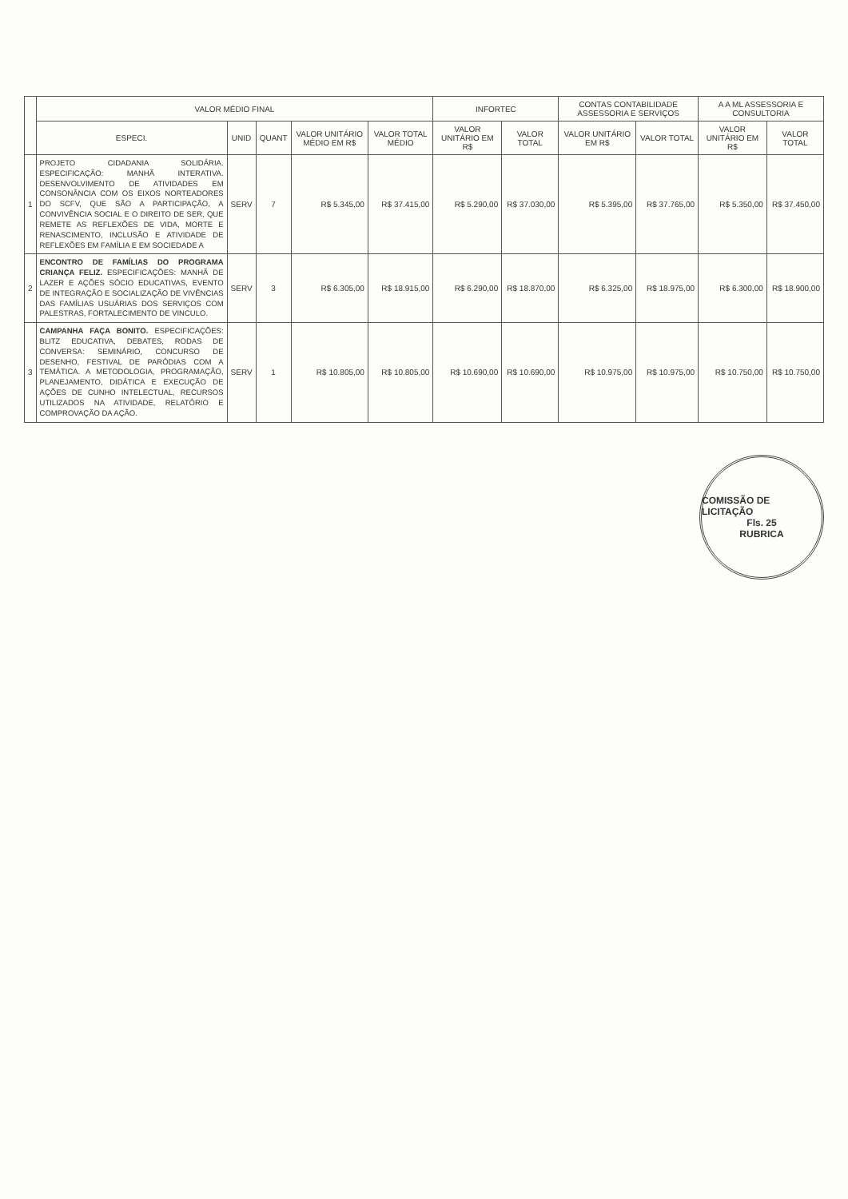| | VALOR MÉDIO FINAL | | | | | INFORTEC | | CONTAS CONTABILIDADE ASSESSORIA E SERVIÇOS | | A A ML ASSESSORIA E CONSULTORIA | |
| --- | --- | --- | --- | --- | --- | --- | --- | --- | --- | --- | --- |
| | ESPECI. | UNID | QUANT | VALOR UNITÁRIO MÉDIO EM R$ | VALOR TOTAL MÉDIO | VALOR UNITÁRIO EM R$ | VALOR TOTAL | VALOR UNITÁRIO EM R$ | VALOR TOTAL | VALOR UNITÁRIO EM R$ | VALOR TOTAL |
| 1 | PROJETO CIDADANIA SOLIDÁRIA. ESPECIFICAÇÃO: MANHÃ INTERATIVA. DESENVOLVIMENTO DE ATIVIDADES EM CONSONÂNCIA COM OS EIXOS NORTEADORES DO SCFV, QUE SÃO A PARTICIPAÇÃO, A CONVIVÊNCIA SOCIAL E O DIREITO DE SER, QUE REMETE AS REFLEXÕES DE VIDA, MORTE E RENASCIMENTO, INCLUSÃO E ATIVIDADE DE REFLEXÕES EM FAMÍLIA E EM SOCIEDADE A | SERV | 7 | R$ 5.345,00 | R$ 37.415,00 | R$ 5.290,00 | R$ 37.030,00 | R$ 5.395,00 | R$ 37.765,00 | R$ 5.350,00 | R$ 37.450,00 |
| 2 | ENCONTRO DE FAMÍLIAS DO PROGRAMA CRIANÇA FELIZ. ESPECIFICAÇÕES: MANHÃ DE LAZER E AÇÕES SÓCIO EDUCATIVAS, EVENTO DE INTEGRAÇÃO E SOCIALIZAÇÃO DE VIVÊNCIAS DAS FAMÍLIAS USUÁRIAS DOS SERVIÇOS COM PALESTRAS, FORTALECIMENTO DE VINCULO. | SERV | 3 | R$ 6.305,00 | R$ 18.915,00 | R$ 6.290,00 | R$ 18.870,00 | R$ 6.325,00 | R$ 18.975,00 | R$ 6.300,00 | R$ 18.900,00 |
| 3 | CAMPANHA FAÇA BONITO. ESPECIFICAÇÕES: BLITZ EDUCATIVA, DEBATES, RODAS DE CONVERSA: SEMINÁRIO, CONCURSO DE DESENHO, FESTIVAL DE PARÓDIAS COM A TEMÁTICA. A METODOLOGIA, PROGRAMAÇÃO, PLANEJAMENTO, DIDÁTICA E EXECUÇÃO DE AÇÕES DE CUNHO INTELECTUAL, RECURSOS UTILIZADOS NA ATIVIDADE, RELATÓRIO E COMPROVAÇÃO DA AÇÃO. | SERV | 1 | R$ 10.805,00 | R$ 10.805,00 | R$ 10.690,00 | R$ 10.690,00 | R$ 10.975,00 | R$ 10.975,00 | R$ 10.750,00 | R$ 10.750,00 |
COMISSÃO DE LICITAÇÃO
Fls. 25
RUBRICA